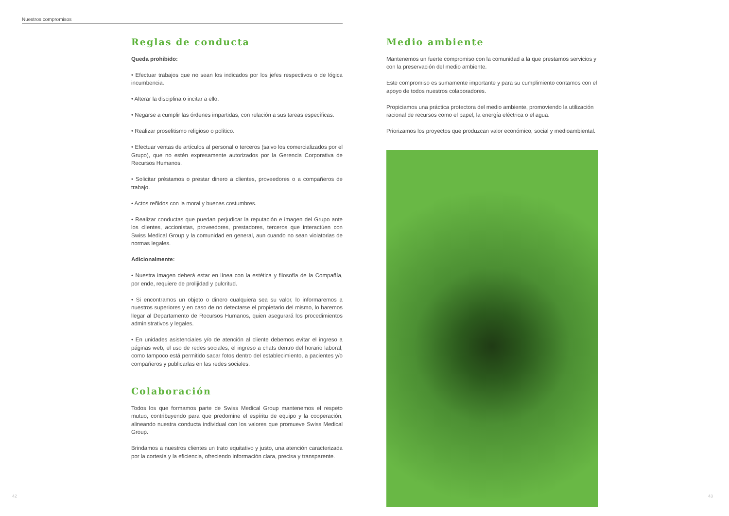Nuestros compromisos
Reglas de conducta
Queda prohibido:
• Efectuar trabajos que no sean los indicados por los jefes respectivos o de lógica incumbencia.
• Alterar la disciplina o incitar a ello.
• Negarse a cumplir las órdenes impartidas, con relación a sus tareas específicas.
• Realizar proselitismo religioso o político.
• Efectuar ventas de artículos al personal o terceros (salvo los comercializados por el Grupo), que no estén expresamente autorizados por la Gerencia Corporativa de Recursos Humanos.
• Solicitar préstamos o prestar dinero a clientes, proveedores o a compañeros de trabajo.
• Actos reñidos con la moral y buenas costumbres.
• Realizar conductas que puedan perjudicar la reputación e imagen del Grupo ante los clientes, accionistas, proveedores, prestadores, terceros que interactúen con Swiss Medical Group y la comunidad en general, aun cuando no sean violatorias de normas legales.
Adicionalmente:
• Nuestra imagen deberá estar en línea con la estética y filosofía de la Compañía, por ende, requiere de prolijidad y pulcritud.
• Si encontramos un objeto o dinero cualquiera sea su valor, lo informaremos a nuestros superiores y en caso de no detectarse el propietario del mismo, lo haremos llegar al Departamento de Recursos Humanos, quien asegurará los procedimientos administrativos y legales.
• En unidades asistenciales y/o de atención al cliente debemos evitar el ingreso a páginas web, el uso de redes sociales, el ingreso a chats dentro del horario laboral, como tampoco está permitido sacar fotos dentro del establecimiento, a pacientes y/o compañeros y publicarlas en las redes sociales.
Colaboración
Todos los que formamos parte de Swiss Medical Group mantenemos el respeto mutuo, contribuyendo para que predomine el espíritu de equipo y la cooperación, alineando nuestra conducta individual con los valores que promueve Swiss Medical Group.
Brindamos a nuestros clientes un trato equitativo y justo, una atención caracterizada por la cortesía y la eficiencia, ofreciendo información clara, precisa y transparente.
Medio ambiente
Mantenemos un fuerte compromiso con la comunidad a la que prestamos servicios y con la preservación del medio ambiente.
Este compromiso es sumamente importante y para su cumplimiento contamos con el apoyo de todos nuestros colaboradores.
Propiciamos una práctica protectora del medio ambiente, promoviendo la utilización racional de recursos como el papel, la energía eléctrica o el agua.
Priorizamos los proyectos que produzcan valor económico, social y medioambiental.
42 43